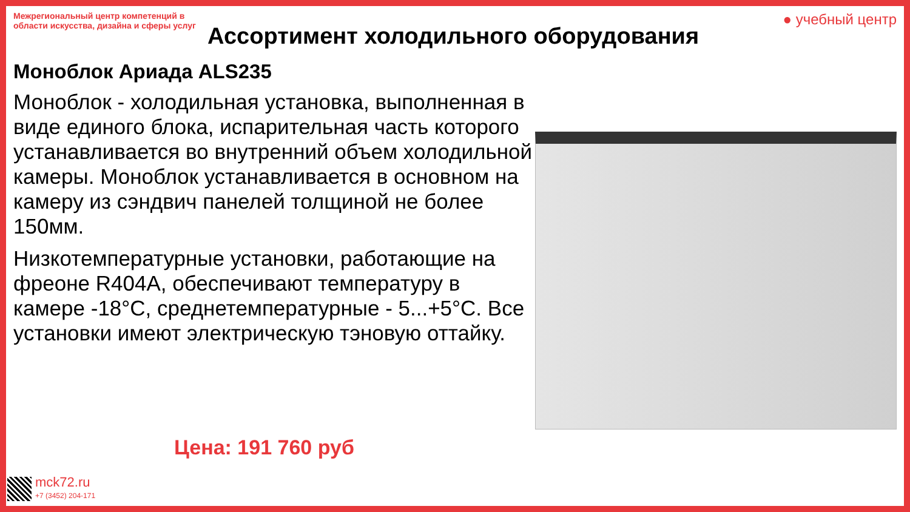Межрегиональный центр компетенций в области искусства, дизайна и сферы услуг
● учебный центр
Ассортимент холодильного оборудования
Моноблок Ариада ALS235
Моноблок - холодильная установка, выполненная в виде единого блока, испарительная часть которого устанавливается во внутренний объем холодильной камеры. Моноблок устанавливается в основном на камеру из сэндвич панелей толщиной не более 150мм.
Низкотемпературные установки, работающие на фреоне R404A, обеспечивают температуру в камере -18°С, среднетемпературные - 5...+5°С. Все установки имеют электрическую тэновую оттайку.
Цена: 191 760 руб
mck72.ru
+7 (3452) 204-171